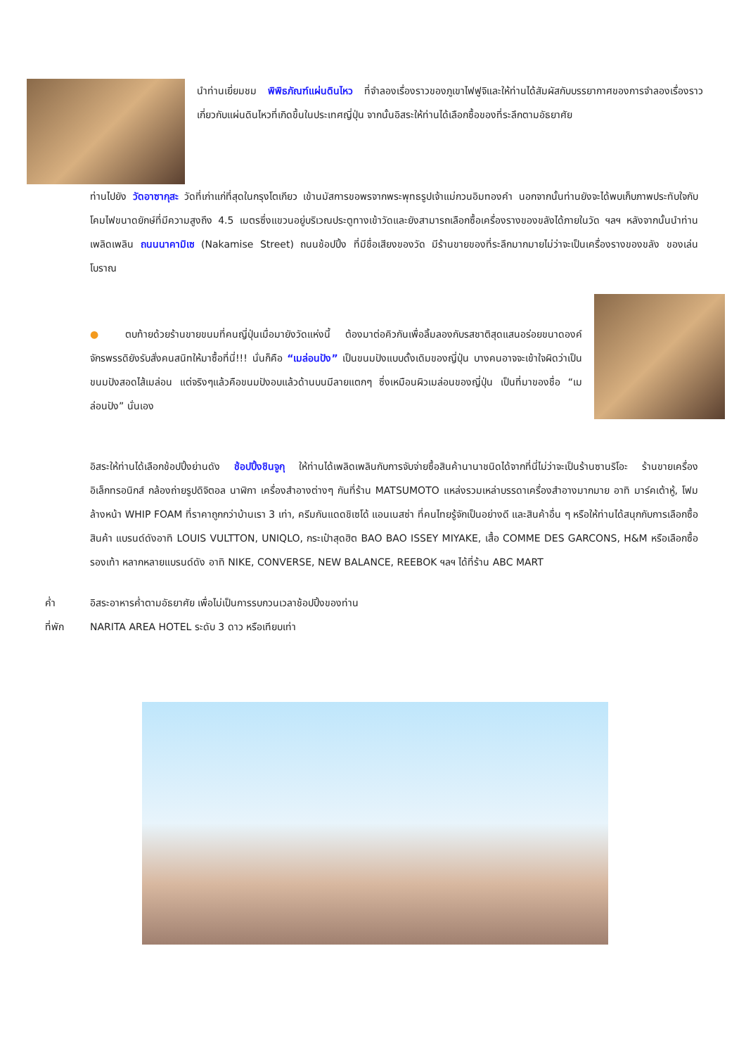นำท่านเยี่ยมชม พิพิธภัณฑ์แผ่นดินไหว ที่จำลองเรื่องราวของภูเขาไฟฟูจิและให้ท่านได้สัมผัสกับบรรยากาศของการจำลองเรื่องราวเกี่ยวกับแผ่นดินไหวที่เกิดขึ้นในประเทศญี่ปุ่น จากนั้นอิสระให้ท่านได้เลือกซื้อของที่ระลึกตามอัธยาศัย
ท่านไปยัง วัดอาซากุสะ วัดที่เก่าแก่ที่สุดในกรุงโตเกียว เข้านมัสการขอพรจากพระพุทธรูปเจ้าแม่กวนอิมทองคำ นอกจากนั้นท่านยังจะได้พบเก็บภาพประทับใจกับโคมไฟขนาดยักษ์ที่มีความสูงถึง 4.5 เมตรซึ่งแขวนอยู่บริเวณประตูทางเข้าวัดและยังสามารถเลือกซื้อเครื่องรางของขลังได้ภายในวัด ฯลฯ หลังจากนั้นนำท่านเพลิดเพลิน ถนนนาคามิเซ (Nakamise Street) ถนนช้อปปิ้ง ที่มีชื่อเสียงของวัด มีร้านขายของที่ระลึกมากมายไม่ว่าจะเป็นเครื่องรางของขลัง ของเล่นโบราณ
● ตบท้ายด้วยร้านขายขนมที่คนญี่ปุ่นเมื่อมายังวัดแห่งนี้ ต้องมาต่อคิวกันเพื่อลิ้มลองกับรสชาติสุดแสนอร่อยขนาดองค์จักรพรรดิยังรับสั่งคนสนิทให้มาซื้อที่นี่!!! นั่นก็คือ “เมล่อนปัง” เป็นขนมปังแบบดั้งเดิมของญี่ปุ่น บางคนอาจจะเข้าใจผิดว่าเป็นขนมปังสอดไส้เมล่อน แต่จริงๆแล้วคือขนมปังอบแล้วด้านบนมีลายแตกๆ ซึ่งเหมือนผิวเมล่อนของญี่ปุ่น เป็นที่มาของชื่อ “เมล่อนปัง” นั่นเอง
อิสระให้ท่านได้เลือกช้อปปิ้งย่านดัง ช้อปปิ้งชินจูกุ ให้ท่านได้เพลิดเพลินกับการจับจ่ายซื้อสินค้านานาชนิดได้จากที่นี่ไม่ว่าจะเป็นร้านซานริโอะ ร้านขายเครื่องอิเล็กทรอนิกส์ กล้องถ่ายรูปดิจิตอล นาฬิกา เครื่องสำอางต่างๆ กันที่ร้าน MATSUMOTO แหล่งรวมเหล่าบรรดาเครื่องสำอางมากมาย อาทิ มาร์คเต้าหู้, โฟมล้างหน้า WHIP FOAM ที่ราคาถูกกว่าบ้านเรา 3 เท่า, ครีมกันแดดชิเซโด้ แอนเนสซ่า ที่คนไทยรู้จักเป็นอย่างดี และสินค้าอื่น ๆ หรือให้ท่านได้สนุกกับการเลือกซื้อสินค้า แบรนด์ดังอาทิ LOUIS VULTTON, UNIQLO, กระเป๋าสุดฮิต BAO BAO ISSEY MIYAKE, เสื้อ COMME DES GARCONS, H&M หรือเลือกซื้อรองเท้า หลากหลายแบรนด์ดัง อาทิ NIKE, CONVERSE, NEW BALANCE, REEBOK ฯลฯ ได้ที่ร้าน ABC MART
ค่ำ อิสระอาหารค่ำตามอัธยาศัย เพื่อไม่เป็นการรบกวนเวลาช้อปปิ้งของท่าน
ที่พัก NARITA AREA HOTEL ระดับ 3 ดาว หรือเทียบเท่า